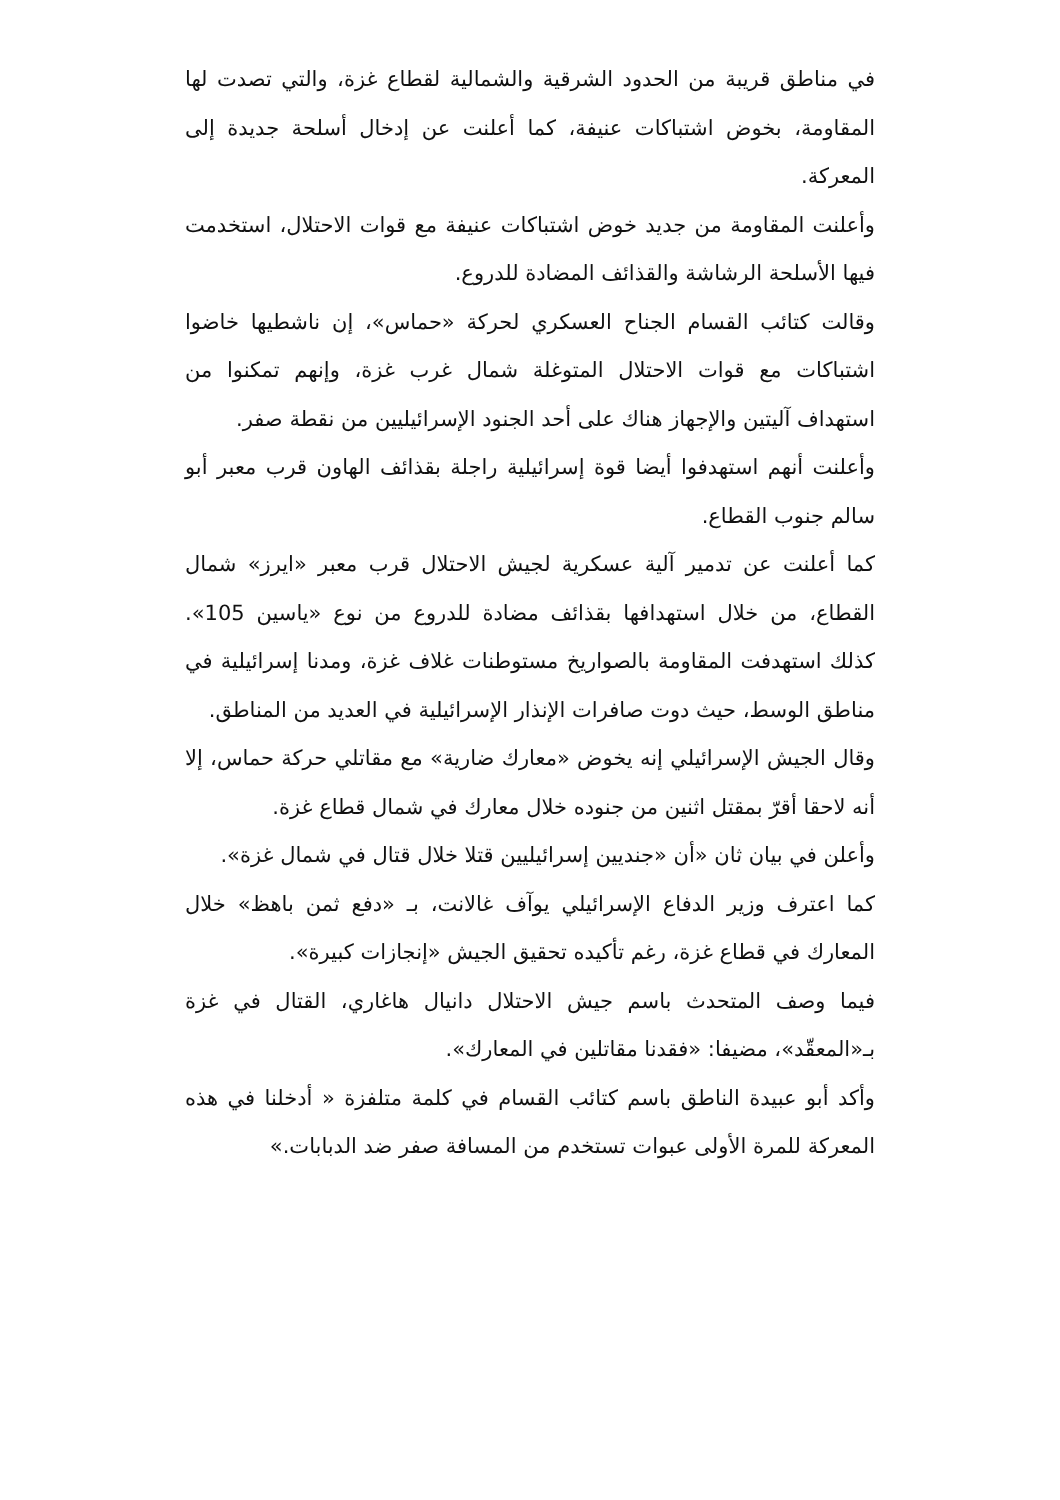في مناطق قريبة من الحدود الشرقية والشمالية لقطاع غزة، والتي تصدت لها المقاومة، بخوض اشتباكات عنيفة، كما أعلنت عن إدخال أسلحة جديدة إلى المعركة.
وأعلنت المقاومة من جديد خوض اشتباكات عنيفة مع قوات الاحتلال، استخدمت فيها الأسلحة الرشاشة والقذائف المضادة للدروع.
وقالت كتائب القسام الجناح العسكري لحركة «حماس»، إن ناشطيها خاضوا اشتباكات مع قوات الاحتلال المتوغلة شمال غرب غزة، وإنهم تمكنوا من استهداف آليتين والإجهاز هناك على أحد الجنود الإسرائيليين من نقطة صفر.
وأعلنت أنهم استهدفوا أيضا قوة إسرائيلية راجلة بقذائف الهاون قرب معبر أبو سالم جنوب القطاع.
كما أعلنت عن تدمير آلية عسكرية لجيش الاحتلال قرب معبر «ايرز» شمال القطاع، من خلال استهدافها بقذائف مضادة للدروع من نوع «ياسين 105». كذلك استهدفت المقاومة بالصواريخ مستوطنات غلاف غزة، ومدنا إسرائيلية في مناطق الوسط، حيث دوت صافرات الإنذار الإسرائيلية في العديد من المناطق.
وقال الجيش الإسرائيلي إنه يخوض «معارك ضارية» مع مقاتلي حركة حماس، إلا أنه لاحقا أقرّ بمقتل اثنين من جنوده خلال معارك في شمال قطاع غزة.
وأعلن في بيان ثان «أن «جنديين إسرائيليين قتلا خلال قتال في شمال غزة».
كما اعترف وزير الدفاع الإسرائيلي يوآف غالانت، بـ «دفع ثمن باهظ» خلال المعارك في قطاع غزة، رغم تأكيده تحقيق الجيش «إنجازات كبيرة».
فيما وصف المتحدث باسم جيش الاحتلال دانيال هاغاري، القتال في غزة بـ«المعقّد»، مضيفا: «فقدنا مقاتلين في المعارك».
وأكد أبو عبيدة الناطق باسم كتائب القسام في كلمة متلفزة « أدخلنا في هذه المعركة للمرة الأولى عبوات تستخدم من المسافة صفر ضد الدبابات.»